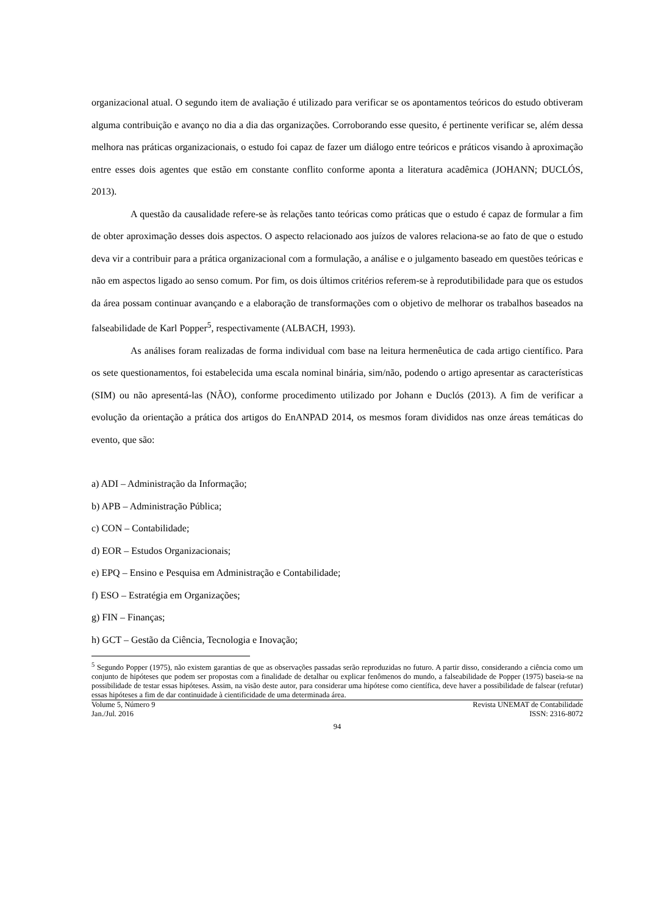organizacional atual. O segundo item de avaliação é utilizado para verificar se os apontamentos teóricos do estudo obtiveram alguma contribuição e avanço no dia a dia das organizações. Corroborando esse quesito, é pertinente verificar se, além dessa melhora nas práticas organizacionais, o estudo foi capaz de fazer um diálogo entre teóricos e práticos visando à aproximação entre esses dois agentes que estão em constante conflito conforme aponta a literatura acadêmica (JOHANN; DUCLÓS, 2013).
A questão da causalidade refere-se às relações tanto teóricas como práticas que o estudo é capaz de formular a fim de obter aproximação desses dois aspectos. O aspecto relacionado aos juízos de valores relaciona-se ao fato de que o estudo deva vir a contribuir para a prática organizacional com a formulação, a análise e o julgamento baseado em questões teóricas e não em aspectos ligado ao senso comum. Por fim, os dois últimos critérios referem-se à reprodutibilidade para que os estudos da área possam continuar avançando e a elaboração de transformações com o objetivo de melhorar os trabalhos baseados na falseabilidade de Karl Popper<sup>5</sup>, respectivamente (ALBACH, 1993).
As análises foram realizadas de forma individual com base na leitura hermenêutica de cada artigo científico. Para os sete questionamentos, foi estabelecida uma escala nominal binária, sim/não, podendo o artigo apresentar as características (SIM) ou não apresentá-las (NÃO), conforme procedimento utilizado por Johann e Duclós (2013). A fim de verificar a evolução da orientação a prática dos artigos do EnANPAD 2014, os mesmos foram divididos nas onze áreas temáticas do evento, que são:
a) ADI – Administração da Informação;
b) APB – Administração Pública;
c) CON – Contabilidade;
d) EOR – Estudos Organizacionais;
e) EPQ – Ensino e Pesquisa em Administração e Contabilidade;
f) ESO – Estratégia em Organizações;
g) FIN – Finanças;
h) GCT – Gestão da Ciência, Tecnologia e Inovação;
<sup>5</sup> Segundo Popper (1975), não existem garantias de que as observações passadas serão reproduzidas no futuro. A partir disso, considerando a ciência como um conjunto de hipóteses que podem ser propostas com a finalidade de detalhar ou explicar fenômenos do mundo, a falseabilidade de Popper (1975) baseia-se na possibilidade de testar essas hipóteses. Assim, na visão deste autor, para considerar uma hipótese como científica, deve haver a possibilidade de falsear (refutar) essas hipóteses a fim de dar continuidade à cientificidade de uma determinada área.
Volume 5, Número 9
Jan./Jul. 2016
Revista UNEMAT de Contabilidade
ISSN: 2316-8072
94